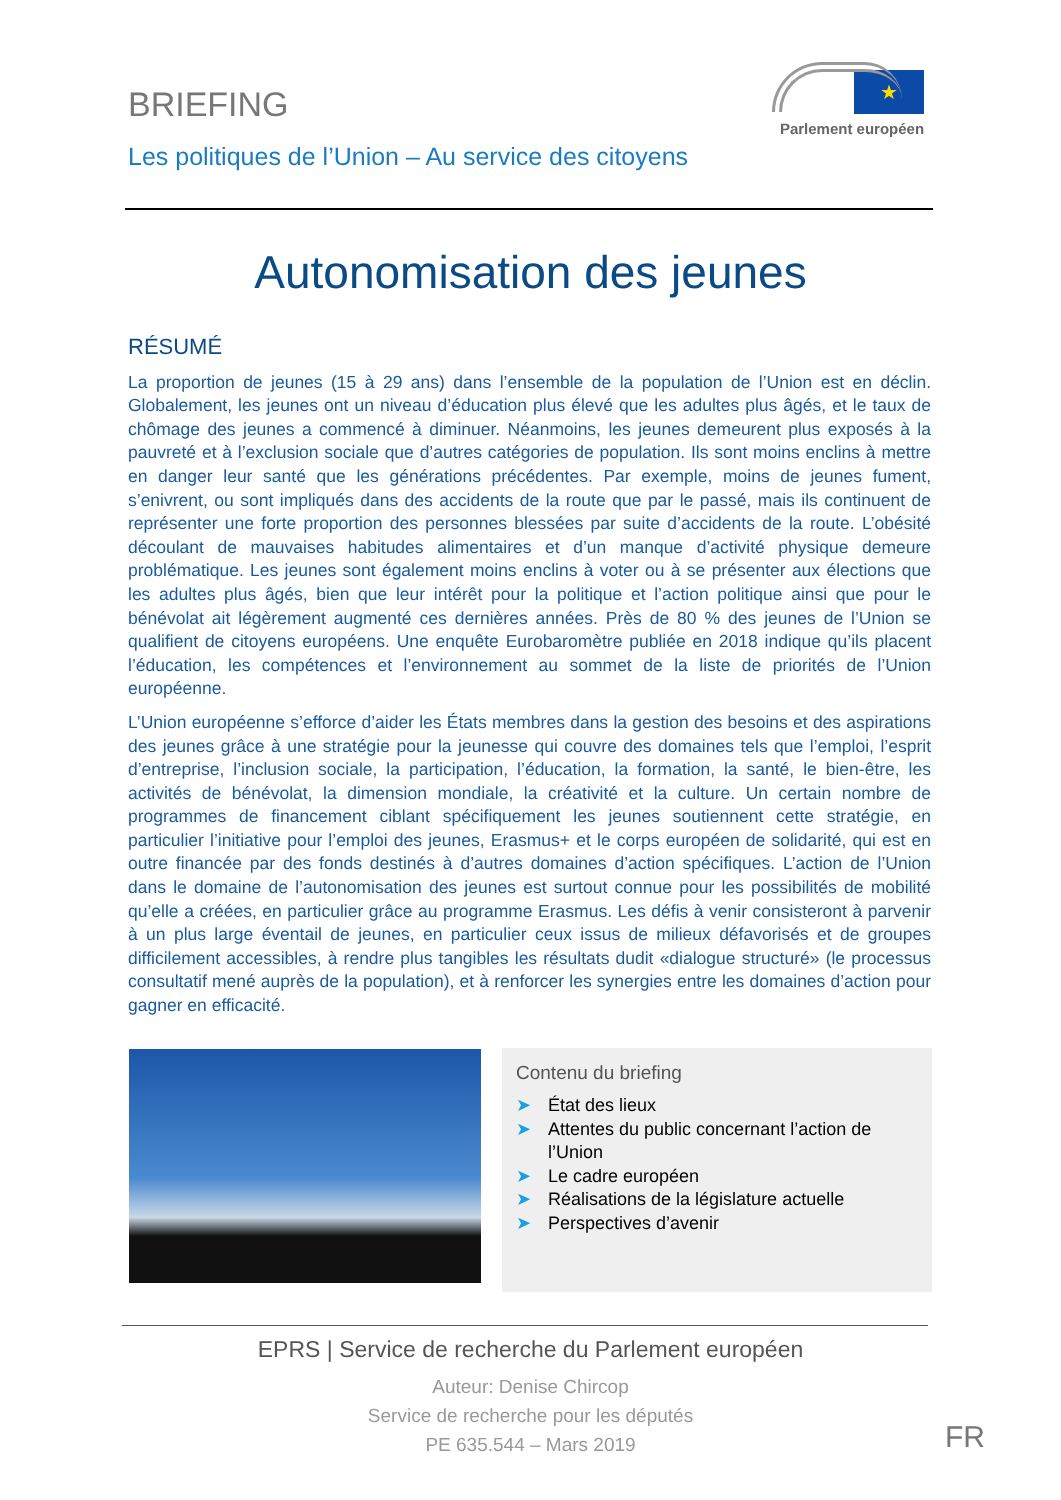BRIEFING
Les politiques de l’Union – Au service des citoyens
★
Parlement européen
Autonomisation des jeunes
RÉSUMÉ
La proportion de jeunes (15 à 29 ans) dans l’ensemble de la population de l’Union est en déclin. Globalement, les jeunes ont un niveau d’éducation plus élevé que les adultes plus âgés, et le taux de chômage des jeunes a commencé à diminuer. Néanmoins, les jeunes demeurent plus exposés à la pauvreté et à l’exclusion sociale que d’autres catégories de population. Ils sont moins enclins à mettre en danger leur santé que les générations précédentes. Par exemple, moins de jeunes fument, s’enivrent, ou sont impliqués dans des accidents de la route que par le passé, mais ils continuent de représenter une forte proportion des personnes blessées par suite d’accidents de la route. L’obésité découlant de mauvaises habitudes alimentaires et d’un manque d’activité physique demeure problématique. Les jeunes sont également moins enclins à voter ou à se présenter aux élections que les adultes plus âgés, bien que leur intérêt pour la politique et l’action politique ainsi que pour le bénévolat ait légèrement augmenté ces dernières années. Près de 80 % des jeunes de l’Union se qualifient de citoyens européens. Une enquête Eurobaromètre publiée en 2018 indique qu’ils placent l’éducation, les compétences et l’environnement au sommet de la liste de priorités de l’Union européenne.
L’Union européenne s’efforce d’aider les États membres dans la gestion des besoins et des aspirations des jeunes grâce à une stratégie pour la jeunesse qui couvre des domaines tels que l’emploi, l’esprit d’entreprise, l’inclusion sociale, la participation, l’éducation, la formation, la santé, le bien-être, les activités de bénévolat, la dimension mondiale, la créativité et la culture. Un certain nombre de programmes de financement ciblant spécifiquement les jeunes soutiennent cette stratégie, en particulier l’initiative pour l’emploi des jeunes, Erasmus+ et le corps européen de solidarité, qui est en outre financée par des fonds destinés à d’autres domaines d’action spécifiques. L’action de l’Union dans le domaine de l’autonomisation des jeunes est surtout connue pour les possibilités de mobilité qu’elle a créées, en particulier grâce au programme Erasmus. Les défis à venir consisteront à parvenir à un plus large éventail de jeunes, en particulier ceux issus de milieux défavorisés et de groupes difficilement accessibles, à rendre plus tangibles les résultats dudit «dialogue structuré» (le processus consultatif mené auprès de la population), et à renforcer les synergies entre les domaines d’action pour gagner en efficacité.
Contenu du briefing
➤ État des lieux
➤ Attentes du public concernant l’action de l’Union
➤ Le cadre européen
➤ Réalisations de la législature actuelle
➤ Perspectives d’avenir
EPRS | Service de recherche du Parlement européen
Auteur: Denise Chircop
Service de recherche pour les députés
PE 635.544 – Mars 2019
FR